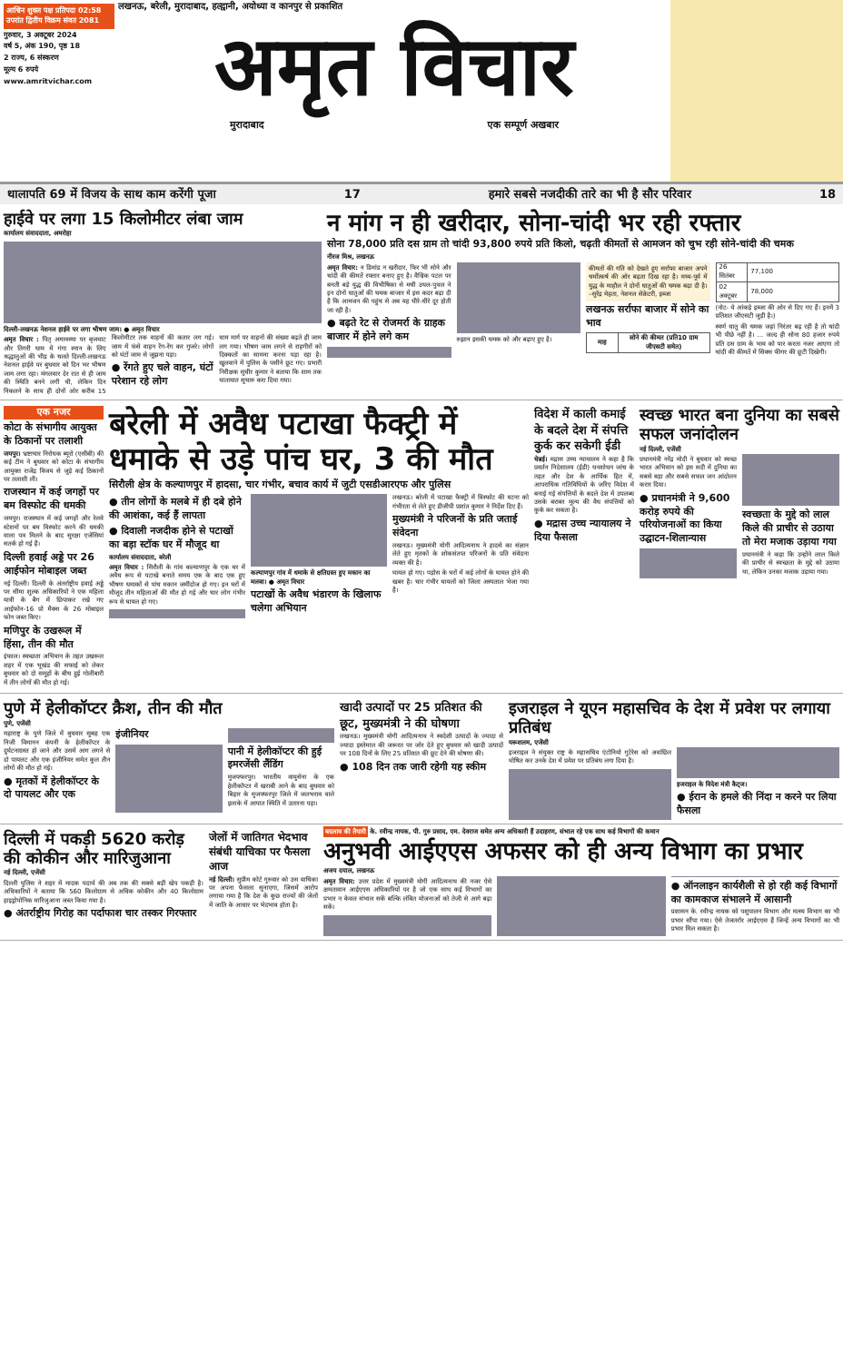आश्विन शुक्ल पक्ष प्रतिपदा 02:58
उपरांत द्वितीय विक्रम संवत 2081
गुरुवार, 3 अक्टूबर 2024
वर्ष 5, अंक 190, पृष्ठ 18
2 राज्य, 6 संस्करण
मूल्य 6 रुपये
www.amritvichar.com
लखनऊ, बरेली, मुरादाबाद, हल्द्वानी, अयोध्या व कानपुर से प्रकाशित
अमृत विचार
मुरादाबाद एक सम्पूर्ण अखबार
थालापति 69 में विजय के साथ काम करेंगी पूजा 17 हमारे सबसे नजदीकी तारे का भी है सौर परिवार 18
हाईवे पर लगा 15 किलोमीटर लंबा जाम
कार्यालय संवाददाता, अमरोहा
दिल्ली-लखनऊ नेशनल हाईवे पर लगा भीषण जाम। ● अमृत विचार
अमृत विचार : पितृ अमावस्या पर बृजघाट और तिगरी धाम में गंगा स्नान के लिए श्रद्धालुओं की भीड़ के चलते दिल्ली-लखनऊ नेशनल हाईवे पर बुधवार को दिन भर भीषण जाम लगा रहा। मंगलवार देर रात से ही जाम की स्थिति बनने लगी थी, लेकिन दिन निकलने के साथ ही दोनों ओर करीब 15 किलोमीटर तक वाहनों की कतार लग गई। जाम में फंसे वाहन रेंग-रेंग कर गुजरे। लोगों को घंटों जाम से जूझना पड़ा।
● रेंगते हुए चले वाहन, घंटों परेशान रहे लोग
धाम मार्ग पर वाहनों की संख्या बढ़ते ही जाम लग गया। भीषण जाम लगने से राहगीरों को दिक्कतों का सामना करना पड़ा रहा है। खुलवाने में पुलिस के पसीने छूट गए। प्रभारी निरीक्षक सुधीर कुमार ने बताया कि शाम तक यातायात सुचारु करा दिया गया।
न मांग न ही खरीदार, सोना-चांदी भर रही रफ्तार
सोना 78,000 प्रति दस ग्राम तो चांदी 93,800 रुपये प्रति किलो, चढ़ती कीमतों से आमजन को चुभ रही सोने-चांदी की चमक
नीरज मिश्र, लखनऊ
अमृत विचार: न डिमांड न खरीदार, फिर भी सोने और चांदी की कीमतें रफ्तार बनाए हुए है। वैश्विक पटल पर बनती बड़े युद्ध की विभीषिका से मची उथल-पुथल ने इन दोनों धातुओं की चमक बाजार में इस कदर बढ़ा दी है कि आमजन की पहुंच से अब यह धीरे-धीरे दूर होती जा रही है।
● बढ़ते रेट से रोजमर्रा के ग्राहक बाजार में होने लगे कम
रुझान इसकी चमक को और बढ़ाए हुए है।
कीमतों की गति को देखते हुए सर्राफा बाजार अपने चर्मोत्कर्ष की ओर बढ़ता दिख रहा है। मध्य-पूर्व में युद्ध के माहौल ने दोनों धातुओं की चमक बढ़ा दी है। –सुरेंद्र मेहता, नेशनल सेक्रेटरी, इब्जा
लखनऊ सर्राफा बाजार में सोने का भाव
| माह | सोने की कीमत (प्रति10 ग्राम जीएसटी समेत) |
| --- | --- |
| 26 सितंबर | 77,100 |
| 02 अक्टूबर | 78,000 |
(नोट- ये आंकड़े इब्जा की ओर से दिए गए हैं। इनमें 3 प्रतिशत जीएसटी जुड़ी है।)
स्वर्ण धातु की चमक जहां निरंतर बढ़ रही है तो चांदी भी पीछे नहीं है। ... जल्द ही सोना 80 हजार रुपये प्रति दस ग्राम के भाव को पार करता नजर आएगा तो चांदी की कीमतें में सिक्स फीगर की छूटी दिखेगी।
एक नजर
कोटा के संभागीय आयुक्त के ठिकानों पर तलाशी
जयपुर। भ्रष्टाचार निरोधक ब्यूरो (एसीबी) की कई टीम ने बुधवार को कोटा के संभागीय आयुक्त राजेंद्र विजय से जुड़े कई ठिकानों पर तलाशी ली।
राजस्थान में कई जगहों पर बम विस्फोट की धमकी
जयपुर। राजस्थान में कई जगहों और रेलवे स्टेशनों पर बम विस्फोट करने की धमकी वाला पत्र मिलने के बाद सुरक्षा एजेंसियां सतर्क हो गई हैं।
दिल्ली हवाई अड्डे पर 26 आईफोन मोबाइल जब्त
नई दिल्ली। दिल्ली के अंतर्राष्ट्रीय हवाई अड्डे पर सीमा शुल्क अधिकारियों ने एक महिला यात्री के बैग में छिपाकर रखे गए आईफोन-16 प्रो मैक्स के 26 मोबाइल फोन जब्त किए।
मणिपुर के उखरूल में हिंसा, तीन की मौत
इंफाल। स्वच्छता अभियान के तहत उखरूल शहर में एक भूखंड की सफाई को लेकर बुधवार को दो समूहों के बीच हुई गोलीबारी में तीन लोगों की मौत हो गई।
बरेली में अवैध पटाखा फैक्ट्री में धमाके से उड़े पांच घर, 3 की मौत
सिरौली क्षेत्र के कल्याणपुर में हादसा, चार गंभीर, बचाव कार्य में जुटी एसडीआरएफ और पुलिस
● तीन लोगों के मलबे में ही दबे होने की आशंका, कई हैं लापता
● दिवाली नजदीक होने से पटाखों का बड़ा स्टॉक घर में मौजूद था
कार्यालय संवाददाता, बरेली
अमृत विचार : सिरौली के गांव कल्याणपुर के एक घर में अवैध रूप से पटाखे बनाते समय एक के बाद एक हुए भीषण धमाकों से पांच मकान जमींदोज हो गए। इन घरों में मौजूद तीन महिलाओं की मौत हो गई और चार लोग गंभीर रूप से घायल हो गए।
कल्याणपुर गांव में धमाके से क्षतिग्रस्त हुए मकान का मलबा। ● अमृत विचार
पटाखों के अवैध भंडारण के खिलाफ चलेगा अभियान
लखनऊ। बरेली में पटाखा फैक्ट्री में विस्फोट की घटना को गंभीरता से लेते हुए डीजीपी प्रशांत कुमार ने निर्देश दिए हैं।
मुख्यमंत्री ने परिजनों के प्रति जताई संवेदना
लखनऊ। मुख्यमंत्री योगी आदित्यनाथ ने हादसे का संज्ञान लेते हुए मृतकों के शोकसंतप्त परिजनों के प्रति संवेदना व्यक्त की है।
घायल हो गए। पड़ोस के घरों में कई लोगों के घायल होने की खबर है। चार गंभीर घायलों को जिला अस्पताल भेजा गया है।
विदेश में काली कमाई के बदले देश में संपत्ति कुर्क कर सकेगी ईडी
चेन्नई। मद्रास उच्च न्यायालय ने कहा है कि प्रवर्तन निदेशालय (ईडी) धनशोधन जांच के तहत और देश के आर्थिक हित में, आपराधिक गतिविधियों के जरिए विदेश में बनाई गई संपत्तियों के बदले देश में उपलब्ध उसके बराबर मूल्य की वैध संपत्तियों को कुर्क कर सकता है।
● मद्रास उच्च न्यायालय ने दिया फैसला
स्वच्छ भारत बना दुनिया का सबसे सफल जनांदोलन
नई दिल्ली, एजेंसी
प्रधानमंत्री नरेंद्र मोदी ने बुधवार को स्वच्छ भारत अभियान को इस सदी में दुनिया का सबसे बड़ा और सबसे सफल जन आंदोलन करार दिया।
● प्रधानमंत्री ने 9,600 करोड़ रुपये की परियोजनाओं का किया उद्घाटन-शिलान्यास
स्वच्छता के मुद्दे को लाल किले की प्राचीर से उठाया तो मेरा मजाक उड़ाया गया
प्रधानमंत्री ने कहा कि उन्होंने लाल किले की प्राचीर से स्वच्छता के मुद्दे को उठाया था, लेकिन उनका मजाक उड़ाया गया।
पुणे में हेलीकॉप्टर क्रैश, तीन की मौत
पुणे, एजेंसी
महाराष्ट्र के पुणे जिले में बुधवार सुबह एक निजी विमानन कंपनी के हेलीकॉप्टर के दुर्घटनाग्रस्त हो जाने और उसमें आग लगने से दो पायलट और एक इंजीनियर समेत कुल तीन लोगों की मौत हो गई।
● मृतकों में हेलीकॉप्टर के दो पायलट और एक इंजीनियर
पानी में हेलीकॉप्टर की हुई इमरजेंसी लैंडिंग
मुजफ्फरपुर। भारतीय वायुसेना के एक हेलीकॉप्टर में खराबी आने के बाद बुधवार को बिहार के मुजफ्फरपुर जिले में जलभराव वाले इलाके में आपात स्थिति में उतारना पड़ा।
खादी उत्पादों पर 25 प्रतिशत की छूट, मुख्यमंत्री ने की घोषणा
लखनऊ। मुख्यमंत्री योगी आदित्यनाथ ने स्वदेशी उत्पादों के ज्यादा से ज्यादा इस्तेमाल की जरूरत पर जोर देते हुए बुधवार को खादी उत्पादों पर 108 दिनों के लिए 25 प्रतिशत की छूट देने की घोषणा की।
● 108 दिन तक जारी रहेगी यह स्कीम
इजराइल ने यूएन महासचिव के देश में प्रवेश पर लगाया प्रतिबंध
यरूशलम, एजेंसी
इजराइल ने संयुक्त राष्ट्र के महासचिव एंटोनियो गुटेरेस को अवांछित घोषित कर उनके देश में प्रवेश पर प्रतिबंध लगा दिया है।
इजराइल के विदेश मंत्री कैट्ज।
● ईरान के हमले की निंदा न करने पर लिया फैसला
दिल्ली में पकड़ी 5620 करोड़ की कोकीन और मारिजुआना
नई दिल्ली, एजेंसी
दिल्ली पुलिस ने शहर में मादक पदार्थ की अब तक की सबसे बड़ी खेप पकड़ी है। अधिकारियों ने बताया कि 560 किलोग्राम से अधिक कोकीन और 40 किलोग्राम हाइड्रोपोनिक मारिजुआना जब्त किया गया है।
● अंतर्राष्ट्रीय गिरोह का पर्दाफाश चार तस्कर गिरफ्तार
जेलों में जातिगत भेदभाव संबंधी याचिका पर फैसला आज
नई दिल्ली। सुप्रीम कोर्ट गुरुवार को उस याचिका पर अपना फैसला सुनाएगा, जिसमें आरोप लगाया गया है कि देश के कुछ राज्यों की जेलों में जाति के आधार पर भेदभाव होता है।
बदलाव की तैयारी के. रवीन्द्र नायक, पी. गुरु प्रसाद, एम. देवराज समेत अन्य अधिकारी हैं उदाहरण, संभाल रहे एक साथ कई विभागों की कमान
अनुभवी आईएएस अफसर को ही अन्य विभाग का प्रभार
अजय दयाल, लखनऊ
अमृत विचार: उत्तर प्रदेश में मुख्यमंत्री योगी आदित्यनाथ की नजर ऐसे क्षमतावान आईएएस अधिकारियों पर है जो एक साथ कई विभागों का प्रभार न केवल संभाल सकें बल्कि लंबित योजनाओं को तेजी से आगे बढ़ा सकें।
● ऑनलाइन कार्यशैली से हो रही कई विभागों का कामकाज संभालने में आसानी
प्रशासन के. रवीन्द्र नायक को पशुपालन विभाग और मत्स्य विभाग का भी प्रभार सौंपा गया। ऐसे तेजतर्रार आईएएस हैं जिन्हें अन्य विभागों का भी प्रभार मिल सकता है।